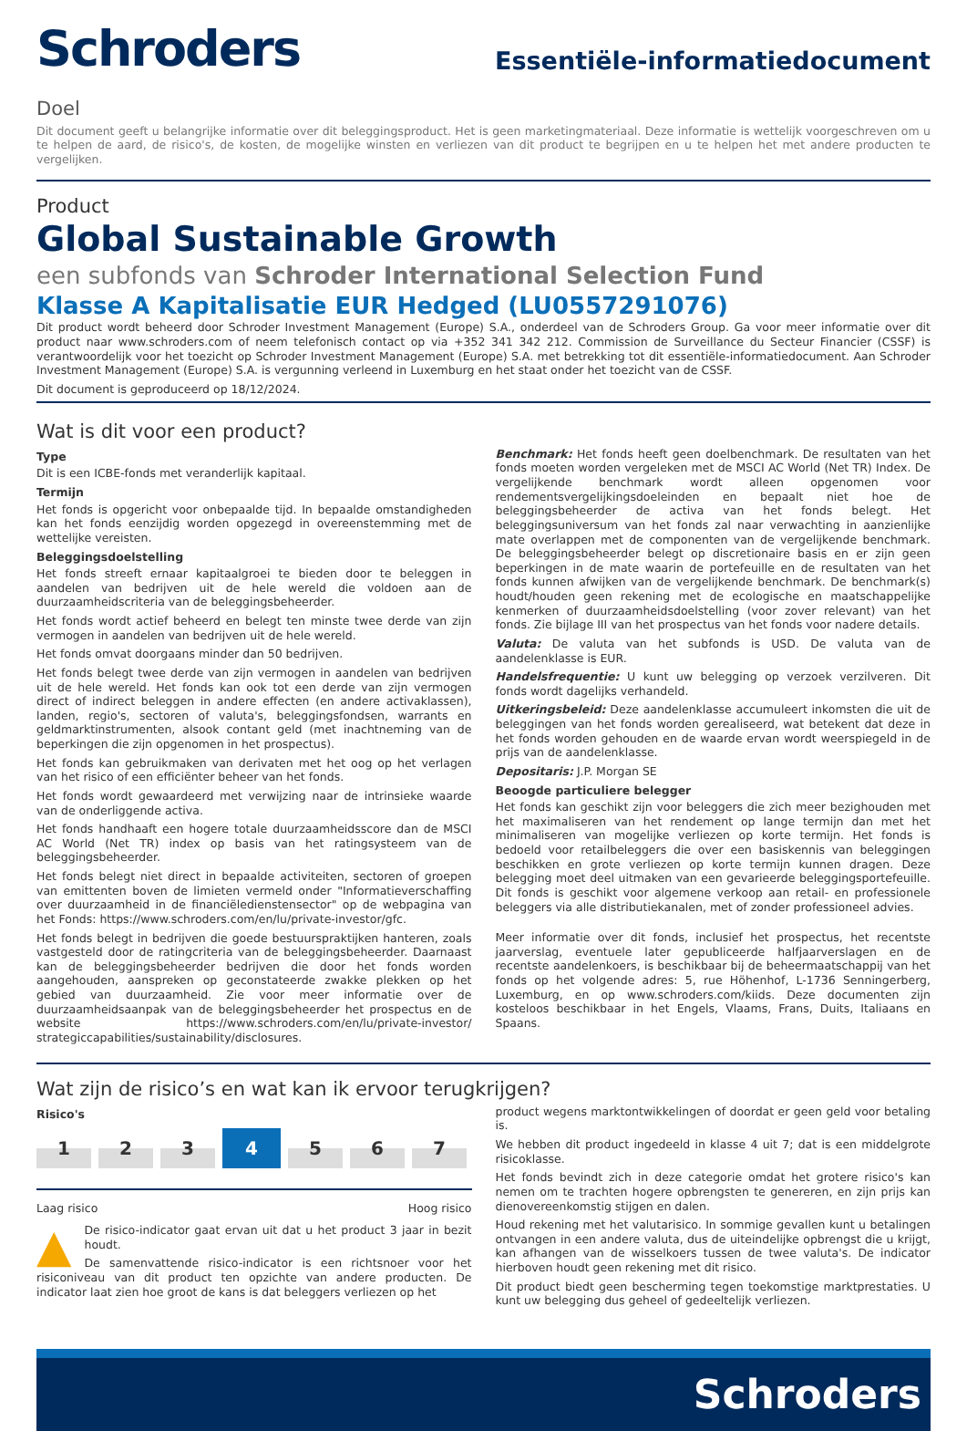Schroders
Essentiële-informatiedocument
Doel
Dit document geeft u belangrijke informatie over dit beleggingsproduct. Het is geen marketingmateriaal. Deze informatie is wettelijk voorgeschreven om u te helpen de aard, de risico's, de kosten, de mogelijke winsten en verliezen van dit product te begrijpen en u te helpen het met andere producten te vergelijken.
Product
Global Sustainable Growth
een subfonds van Schroder International Selection Fund
Klasse A Kapitalisatie EUR Hedged (LU0557291076)
Dit product wordt beheerd door Schroder Investment Management (Europe) S.A., onderdeel van de Schroders Group. Ga voor meer informatie over dit product naar www.schroders.com of neem telefonisch contact op via +352 341 342 212. Commission de Surveillance du Secteur Financier (CSSF) is verantwoordelijk voor het toezicht op Schroder Investment Management (Europe) S.A. met betrekking tot dit essentiële-informatiedocument. Aan Schroder Investment Management (Europe) S.A. is vergunning verleend in Luxemburg en het staat onder het toezicht van de CSSF.
Dit document is geproduceerd op 18/12/2024.
Wat is dit voor een product?
Type
Dit is een ICBE-fonds met veranderlijk kapitaal.
Termijn
Het fonds is opgericht voor onbepaalde tijd. In bepaalde omstandigheden kan het fonds eenzijdig worden opgezegd in overeenstemming met de wettelijke vereisten.
Beleggingsdoelstelling
Het fonds streeft ernaar kapitaalgroei te bieden door te beleggen in aandelen van bedrijven uit de hele wereld die voldoen aan de duurzaamheidscriteria van de beleggingsbeheerder.
Het fonds wordt actief beheerd en belegt ten minste twee derde van zijn vermogen in aandelen van bedrijven uit de hele wereld.
Het fonds omvat doorgaans minder dan 50 bedrijven.
Het fonds belegt twee derde van zijn vermogen in aandelen van bedrijven uit de hele wereld. Het fonds kan ook tot een derde van zijn vermogen direct of indirect beleggen in andere effecten (en andere activaklassen), landen, regio's, sectoren of valuta's, beleggingsfondsen, warrants en geldmarktinstrumenten, alsook contant geld (met inachtneming van de beperkingen die zijn opgenomen in het prospectus).
Het fonds kan gebruikmaken van derivaten met het oog op het verlagen van het risico of een efficiënter beheer van het fonds.
Het fonds wordt gewaardeerd met verwijzing naar de intrinsieke waarde van de onderliggende activa.
Het fonds handhaaft een hogere totale duurzaamheidsscore dan de MSCI AC World (Net TR) index op basis van het ratingsysteem van de beleggingsbeheerder.
Het fonds belegt niet direct in bepaalde activiteiten, sectoren of groepen van emittenten boven de limieten vermeld onder "Informatieverschaffing over duurzaamheid in de financiëledienstensector" op de webpagina van het Fonds: https://www.schroders.com/en/lu/private-investor/gfc.
Het fonds belegt in bedrijven die goede bestuurspraktijken hanteren, zoals vastgesteld door de ratingcriteria van de beleggingsbeheerder. Daarnaast kan de beleggingsbeheerder bedrijven die door het fonds worden aangehouden, aanspreken op geconstateerde zwakke plekken op het gebied van duurzaamheid. Zie voor meer informatie over de duurzaamheidsaanpak van de beleggingsbeheerder het prospectus en de website https://www.schroders.com/en/lu/private-investor/ strategiccapabilities/sustainability/disclosures.
Benchmark: Het fonds heeft geen doelbenchmark. De resultaten van het fonds moeten worden vergeleken met de MSCI AC World (Net TR) Index. De vergelijkende benchmark wordt alleen opgenomen voor rendementsvergelijkingsdoeleinden en bepaalt niet hoe de beleggingsbeheerder de activa van het fonds belegt. Het beleggingsuniversum van het fonds zal naar verwachting in aanzienlijke mate overlappen met de componenten van de vergelijkende benchmark. De beleggingsbeheerder belegt op discretionaire basis en er zijn geen beperkingen in de mate waarin de portefeuille en de resultaten van het fonds kunnen afwijken van de vergelijkende benchmark. De benchmark(s) houdt/houden geen rekening met de ecologische en maatschappelijke kenmerken of duurzaamheidsdoelstelling (voor zover relevant) van het fonds. Zie bijlage III van het prospectus van het fonds voor nadere details.
Valuta: De valuta van het subfonds is USD. De valuta van de aandelenklasse is EUR.
Handelsfrequentie: U kunt uw belegging op verzoek verzilveren. Dit fonds wordt dagelijks verhandeld.
Uitkeringsbeleid: Deze aandelenklasse accumuleert inkomsten die uit de beleggingen van het fonds worden gerealiseerd, wat betekent dat deze in het fonds worden gehouden en de waarde ervan wordt weerspiegeld in de prijs van de aandelenklasse.
Depositaris: J.P. Morgan SE
Beoogde particuliere belegger
Het fonds kan geschikt zijn voor beleggers die zich meer bezighouden met het maximaliseren van het rendement op lange termijn dan met het minimaliseren van mogelijke verliezen op korte termijn. Het fonds is bedoeld voor retailbeleggers die over een basiskennis van beleggingen beschikken en grote verliezen op korte termijn kunnen dragen. Deze belegging moet deel uitmaken van een gevarieerde beleggingsportefeuille. Dit fonds is geschikt voor algemene verkoop aan retail- en professionele beleggers via alle distributiekanalen, met of zonder professioneel advies.
Meer informatie over dit fonds, inclusief het prospectus, het recentste jaarverslag, eventuele later gepubliceerde halfjaarverslagen en de recentste aandelenkoers, is beschikbaar bij de beheermaatschappij van het fonds op het volgende adres: 5, rue Höhenhof, L-1736 Senningerberg, Luxemburg, en op www.schroders.com/kiids. Deze documenten zijn kosteloos beschikbaar in het Engels, Vlaams, Frans, Duits, Italiaans en Spaans.
Wat zijn de risico’s en wat kan ik ervoor terugkrijgen?
Risico's
1
2
3
4
5
6
7
Laag risico Hoog risico
▲ De risico-indicator gaat ervan uit dat u het product 3 jaar in bezit houdt.
De samenvattende risico-indicator is een richtsnoer voor het risiconiveau van dit product ten opzichte van andere producten. De indicator laat zien hoe groot de kans is dat beleggers verliezen op het
product wegens marktontwikkelingen of doordat er geen geld voor betaling is.
We hebben dit product ingedeeld in klasse 4 uit 7; dat is een middelgrote risicoklasse.
Het fonds bevindt zich in deze categorie omdat het grotere risico's kan nemen om te trachten hogere opbrengsten te genereren, en zijn prijs kan dienovereenkomstig stijgen en dalen.
Houd rekening met het valutarisico. In sommige gevallen kunt u betalingen ontvangen in een andere valuta, dus de uiteindelijke opbrengst die u krijgt, kan afhangen van de wisselkoers tussen de twee valuta's. De indicator hierboven houdt geen rekening met dit risico.
Dit product biedt geen bescherming tegen toekomstige marktprestaties. U kunt uw belegging dus geheel of gedeeltelijk verliezen.
Schroders